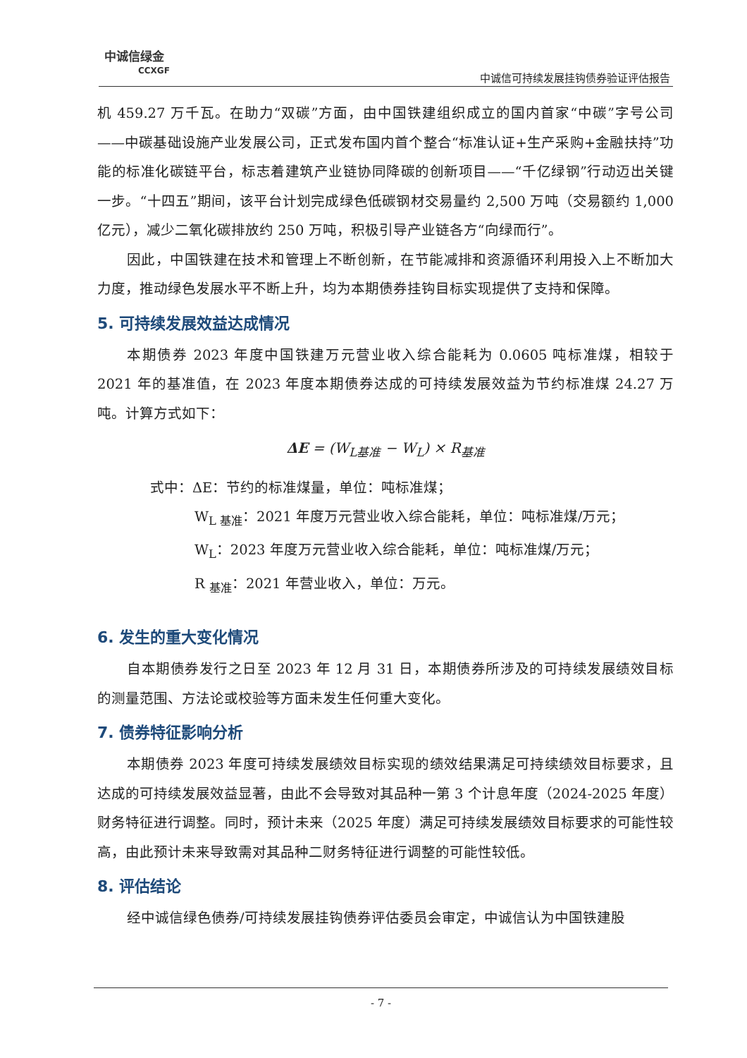中诚信绿金
CCXGF
中诚信可持续发展挂钩债券验证评估报告
机 459.27 万千瓦。在助力“双碳”方面，由中国铁建组织成立的国内首家“中碳”字号公司——中碳基础设施产业发展公司，正式发布国内首个整合“标准认证+生产采购+金融扶持”功能的标准化碳链平台，标志着建筑产业链协同降碳的创新项目——“千亿绿钢”行动迈出关键一步。“十四五”期间，该平台计划完成绿色低碳钢材交易量约 2,500 万吨（交易额约 1,000 亿元），减少二氧化碳排放约 250 万吨，积极引导产业链各方“向绿而行”。
因此，中国铁建在技术和管理上不断创新，在节能减排和资源循环利用投入上不断加大力度，推动绿色发展水平不断上升，均为本期债券挂钩目标实现提供了支持和保障。
5. 可持续发展效益达成情况
本期债券 2023 年度中国铁建万元营业收入综合能耗为 0.0605 吨标准煤，相较于 2021 年的基准值，在 2023 年度本期债券达成的可持续发展效益为节约标准煤 24.27 万吨。计算方式如下：
ΔE = (W<sub>L基准</sub> − W<sub>L</sub>) × R<sub>基准</sub>
式中：ΔE：节约的标准煤量，单位：吨标准煤；
W<sub>L 基准</sub>：2021 年度万元营业收入综合能耗，单位：吨标准煤/万元；
W<sub>L</sub>：2023 年度万元营业收入综合能耗，单位：吨标准煤/万元；
R <sub>基准</sub>：2021 年营业收入，单位：万元。
6. 发生的重大变化情况
自本期债券发行之日至 2023 年 12 月 31 日，本期债券所涉及的可持续发展绩效目标的测量范围、方法论或校验等方面未发生任何重大变化。
7. 债券特征影响分析
本期债券 2023 年度可持续发展绩效目标实现的绩效结果满足可持续绩效目标要求，且达成的可持续发展效益显著，由此不会导致对其品种一第 3 个计息年度（2024-2025 年度）财务特征进行调整。同时，预计未来（2025 年度）满足可持续发展绩效目标要求的可能性较高，由此预计未来导致需对其品种二财务特征进行调整的可能性较低。
8. 评估结论
经中诚信绿色债券/可持续发展挂钩债券评估委员会审定，中诚信认为中国铁建股
- 7 -